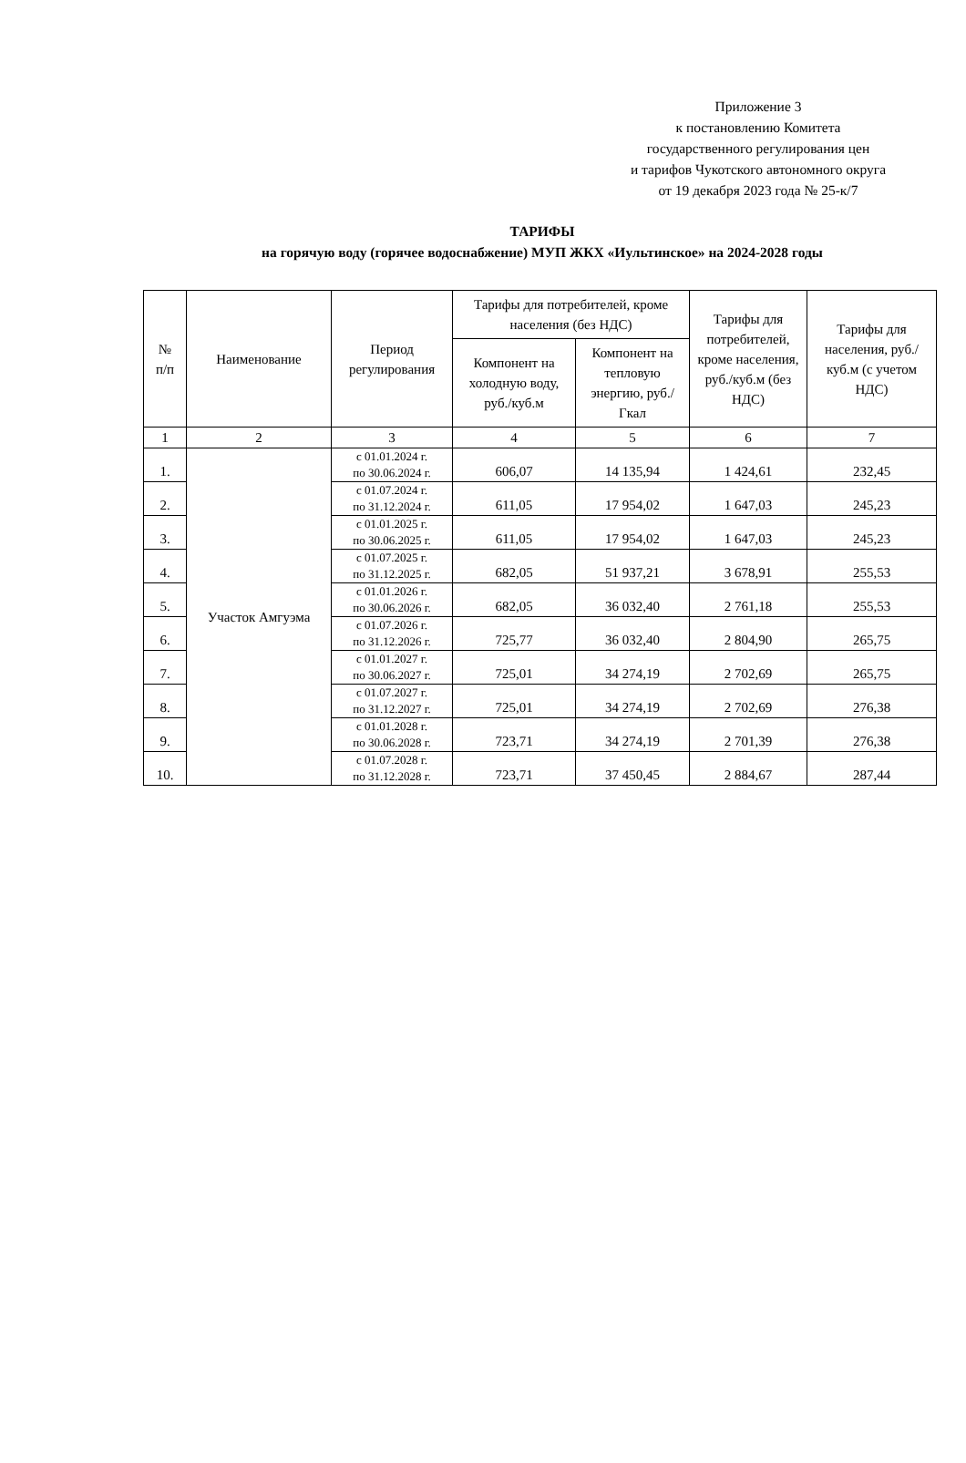Приложение 3
к постановлению Комитета
государственного регулирования цен
и тарифов Чукотского автономного округа
от 19 декабря 2023 года № 25-к/7
ТАРИФЫ
на горячую воду (горячее водоснабжение) МУП ЖКХ «Иультинское» на 2024-2028 годы
| № п/п | Наименование | Период регулирования | Тарифы для потребителей, кроме населения (без НДС) | | Тарифы для потребителей, кроме населения, руб./куб.м (без НДС) | Тарифы для населения, руб./куб.м (с учетом НДС) |
| --- | --- | --- | --- | --- | --- | --- |
| | | | Компонент на холодную воду, руб./куб.м | Компонент на тепловую энергию, руб./Гкал | | |
| 1 | 2 | 3 | 4 | 5 | 6 | 7 |
| 1. | Участок Амгуэма | с 01.01.2024 г. по 30.06.2024 г. | 606,07 | 14 135,94 | 1 424,61 | 232,45 |
| 2. | | с 01.07.2024 г. по 31.12.2024 г. | 611,05 | 17 954,02 | 1 647,03 | 245,23 |
| 3. | | с 01.01.2025 г. по 30.06.2025 г. | 611,05 | 17 954,02 | 1 647,03 | 245,23 |
| 4. | | с 01.07.2025 г. по 31.12.2025 г. | 682,05 | 51 937,21 | 3 678,91 | 255,53 |
| 5. | | с 01.01.2026 г. по 30.06.2026 г. | 682,05 | 36 032,40 | 2 761,18 | 255,53 |
| 6. | | с 01.07.2026 г. по 31.12.2026 г. | 725,77 | 36 032,40 | 2 804,90 | 265,75 |
| 7. | | с 01.01.2027 г. по 30.06.2027 г. | 725,01 | 34 274,19 | 2 702,69 | 265,75 |
| 8. | | с 01.07.2027 г. по 31.12.2027 г. | 725,01 | 34 274,19 | 2 702,69 | 276,38 |
| 9. | | с 01.01.2028 г. по 30.06.2028 г. | 723,71 | 34 274,19 | 2 701,39 | 276,38 |
| 10. | | с 01.07.2028 г. по 31.12.2028 г. | 723,71 | 37 450,45 | 2 884,67 | 287,44 |